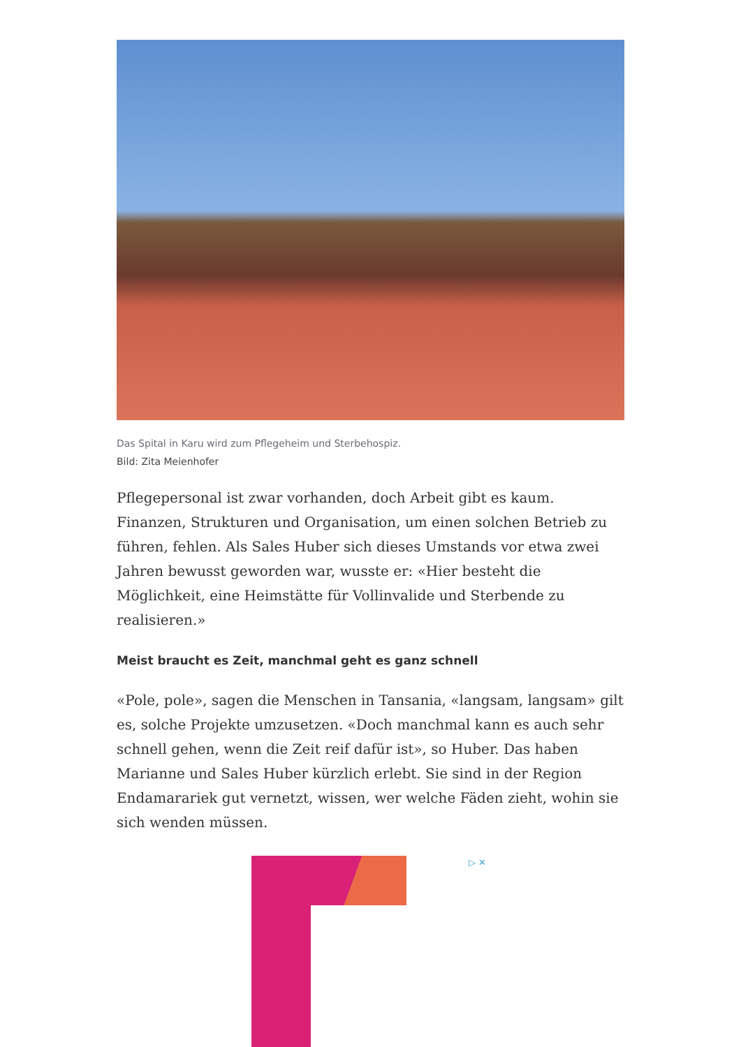Das Spital in Karu wird zum Pflegeheim und Sterbehospiz.
Bild: Zita Meienhofer
Pflegepersonal ist zwar vorhanden, doch Arbeit gibt es kaum. Finanzen, Strukturen und Organisation, um einen solchen Betrieb zu führen, fehlen. Als Sales Huber sich dieses Umstands vor etwa zwei Jahren bewusst geworden war, wusste er: «Hier besteht die Möglichkeit, eine Heimstätte für Vollinvalide und Sterbende zu realisieren.»
Meist braucht es Zeit, manchmal geht es ganz schnell
«Pole, pole», sagen die Menschen in Tansania, «langsam, langsam» gilt es, solche Projekte umzusetzen. «Doch manchmal kann es auch sehr schnell gehen, wenn die Zeit reif dafür ist», so Huber. Das haben Marianne und Sales Huber kürzlich erlebt. Sie sind in der Region Endamarariek gut vernetzt, wissen, wer welche Fäden zieht, wohin sie sich wenden müssen.
▷ ✕